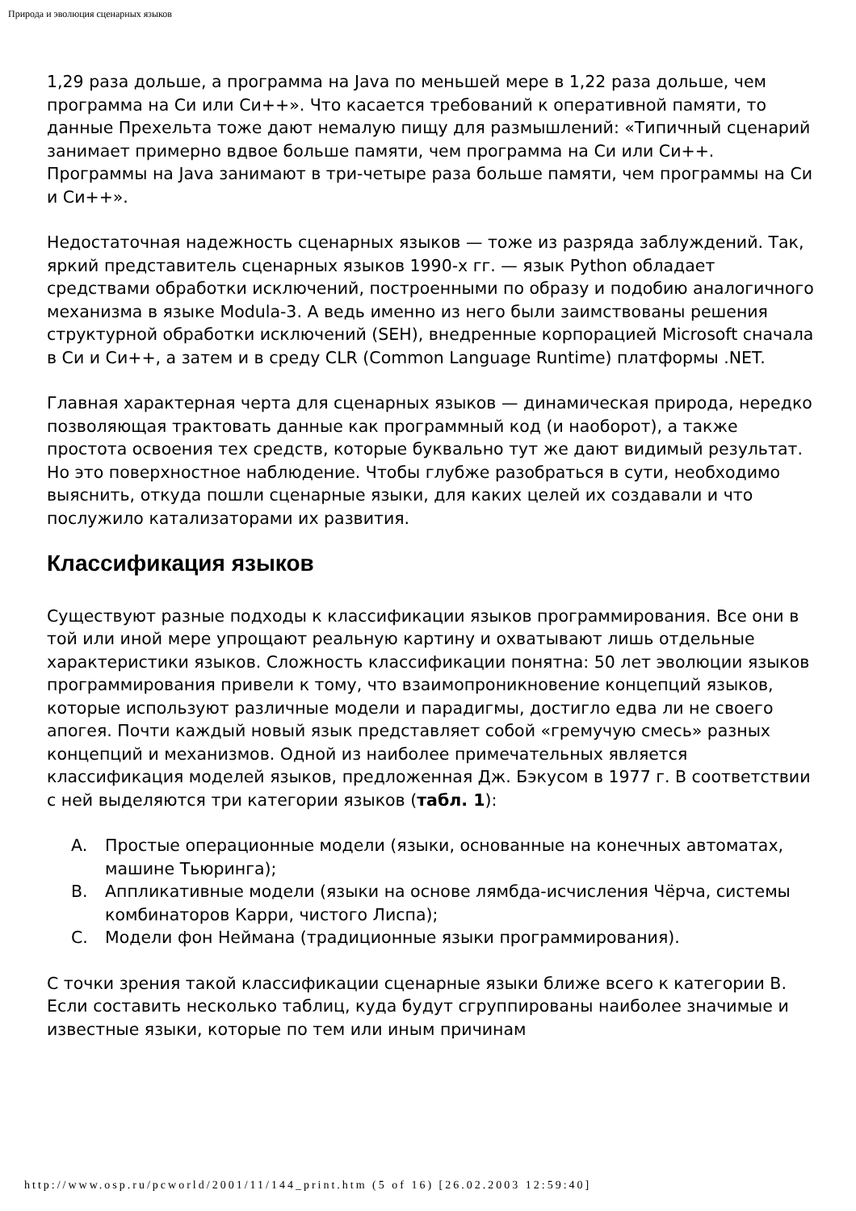Природа и эволюция сценарных языков
1,29 раза дольше, а программа на Java по меньшей мере в 1,22 раза дольше, чем программа на Си или Си++». Что касается требований к оперативной памяти, то данные Прехельта тоже дают немалую пищу для размышлений: «Типичный сценарий занимает примерно вдвое больше памяти, чем программа на Си или Си++. Программы на Java занимают в три-четыре раза больше памяти, чем программы на Си и Си++».
Недостаточная надежность сценарных языков — тоже из разряда заблуждений. Так, яркий представитель сценарных языков 1990-х гг. — язык Python обладает средствами обработки исключений, построенными по образу и подобию аналогичного механизма в языке Modula-3. А ведь именно из него были заимствованы решения структурной обработки исключений (SEH), внедренные корпорацией Microsoft сначала в Си и Си++, а затем и в среду CLR (Common Language Runtime) платформы .NET.
Главная характерная черта для сценарных языков — динамическая природа, нередко позволяющая трактовать данные как программный код (и наоборот), а также простота освоения тех средств, которые буквально тут же дают видимый результат. Но это поверхностное наблюдение. Чтобы глубже разобраться в сути, необходимо выяснить, откуда пошли сценарные языки, для каких целей их создавали и что послужило катализаторами их развития.
Классификация языков
Существуют разные подходы к классификации языков программирования. Все они в той или иной мере упрощают реальную картину и охватывают лишь отдельные характеристики языков. Сложность классификации понятна: 50 лет эволюции языков программирования привели к тому, что взаимопроникновение концепций языков, которые используют различные модели и парадигмы, достигло едва ли не своего апогея. Почти каждый новый язык представляет собой «гремучую смесь» разных концепций и механизмов. Одной из наиболее примечательных является классификация моделей языков, предложенная Дж. Бэкусом в 1977 г. В соответствии с ней выделяются три категории языков (табл. 1):
A. Простые операционные модели (языки, основанные на конечных автоматах, машине Тьюринга);
B. Аппликативные модели (языки на основе лямбда-исчисления Чёрча, системы комбинаторов Карри, чистого Лиспа);
C. Модели фон Неймана (традиционные языки программирования).
С точки зрения такой классификации сценарные языки ближе всего к категории B. Если составить несколько таблиц, куда будут сгруппированы наиболее значимые и известные языки, которые по тем или иным причинам
http://www.osp.ru/pcworld/2001/11/144_print.htm (5 of 16) [26.02.2003 12:59:40]